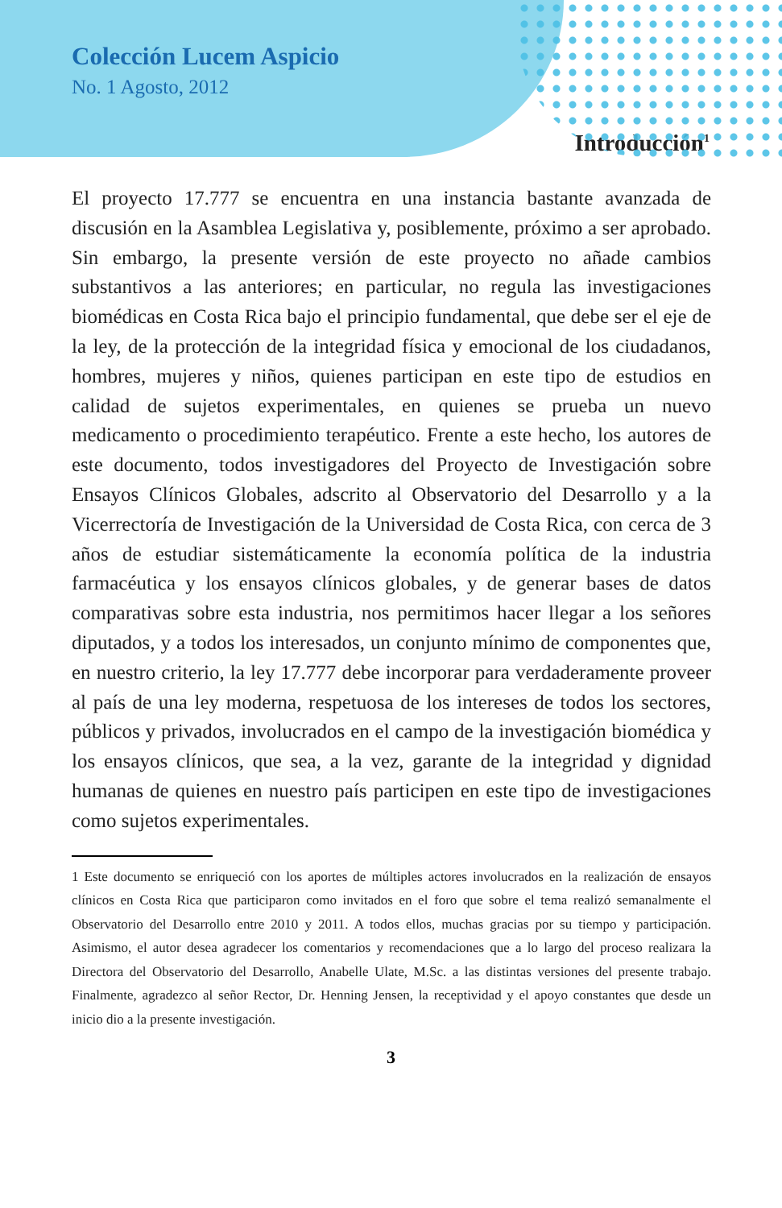Colección Lucem Aspicio
No. 1 Agosto, 2012
Introducción<sup>1</sup>
El proyecto 17.777 se encuentra en una instancia bastante avanzada de discusión en la Asamblea Legislativa y, posiblemente, próximo a ser aprobado. Sin embargo, la presente versión de este proyecto no añade cambios substantivos a las anteriores; en particular, no regula las investigaciones biomédicas en Costa Rica bajo el principio fundamental, que debe ser el eje de la ley, de la protección de la integridad física y emocional de los ciudadanos, hombres, mujeres y niños, quienes participan en este tipo de estudios en calidad de sujetos experimentales, en quienes se prueba un nuevo medicamento o procedimiento terapéutico. Frente a este hecho, los autores de este documento, todos investigadores del Proyecto de Investigación sobre Ensayos Clínicos Globales, adscrito al Observatorio del Desarrollo y a la Vicerrectoría de Investigación de la Universidad de Costa Rica, con cerca de 3 años de estudiar sistemáticamente la economía política de la industria farmacéutica y los ensayos clínicos globales, y de generar bases de datos comparativas sobre esta industria, nos permitimos hacer llegar a los señores diputados, y a todos los interesados, un conjunto mínimo de componentes que, en nuestro criterio, la ley 17.777 debe incorporar para verdaderamente proveer al país de una ley moderna, respetuosa de los intereses de todos los sectores, públicos y privados, involucrados en el campo de la investigación biomédica y los ensayos clínicos, que sea, a la vez, garante de la integridad y dignidad humanas de quienes en nuestro país participen en este tipo de investigaciones como sujetos experimentales.
1 Este documento se enriqueció con los aportes de múltiples actores involucrados en la realización de ensayos clínicos en Costa Rica que participaron como invitados en el foro que sobre el tema realizó semanalmente el Observatorio del Desarrollo entre 2010 y 2011. A todos ellos, muchas gracias por su tiempo y participación. Asimismo, el autor desea agradecer los comentarios y recomendaciones que a lo largo del proceso realizara la Directora del Observatorio del Desarrollo, Anabelle Ulate, M.Sc. a las distintas versiones del presente trabajo. Finalmente, agradezco al señor Rector, Dr. Henning Jensen, la receptividad y el apoyo constantes que desde un inicio dio a la presente investigación.
3